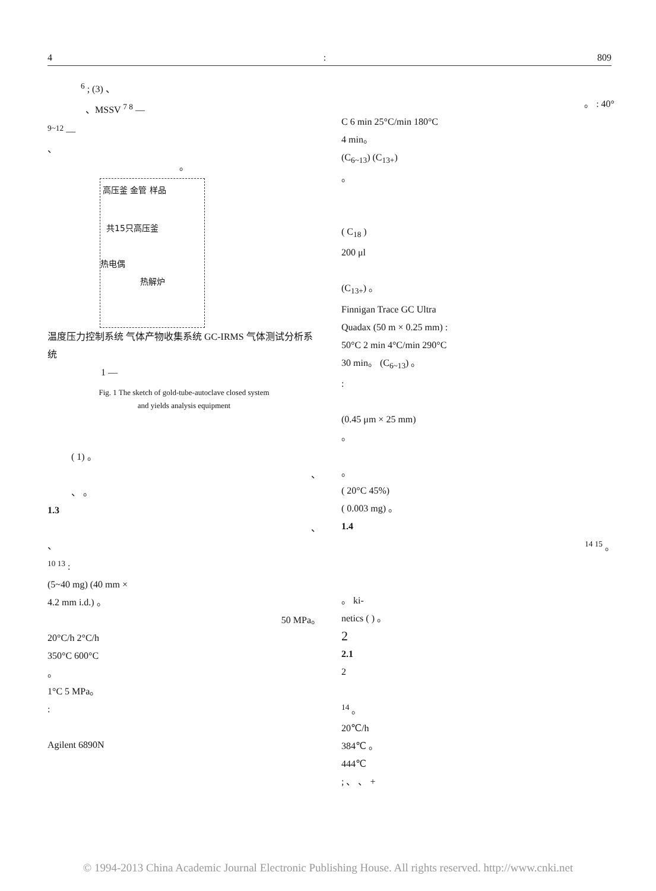4: 809
<sup>6</sup> ; (3) 、
、MSSV <sup>7 8</sup> —
<sup>9~12</sup> —
、
。
高压釜 金管 样品
共15只高压釜
热电偶
热解炉
温度压力控制系统 气体产物收集系统 GC-IRMS 气体测试分析系统
1 —
Fig. 1 The sketch of gold-tube-autoclave closed system
and yields analysis equipment
( 1) 。
、
、 。
1.3
、
、
<sup>10 13</sup> :
(5~40 mg) (40 mm ×
4.2 mm i.d.) 。
50 MPa。
20°C/h 2°C/h
350°C 600°C
。
1°C 5 MPa。
:
Agilent 6890N
。 : 40°
C 6 min 25°C/min 180°C
4 min。
(C<sub>6~13</sub>) (C<sub>13+</sub>)
。
( C<sub>18</sub> )
200 μl
(C<sub>13+</sub>) 。
Finnigan Trace GC Ultra
Quadax (50 m × 0.25 mm) :
50°C 2 min 4°C/min 290°C
30 min。 (C<sub>6~13</sub>) 。
:
(0.45 μm × 25 mm)
。
。
( 20°C 45%)
( 0.003 mg) 。
1.4
<sup>14 15</sup> 。
。 ki-
netics ( ) 。
2
2.1
2
<sup>14</sup> 。
20℃/h
384℃ 。
444℃
; 、 、 +
© 1994-2013 China Academic Journal Electronic Publishing House. All rights reserved. http://www.cnki.net